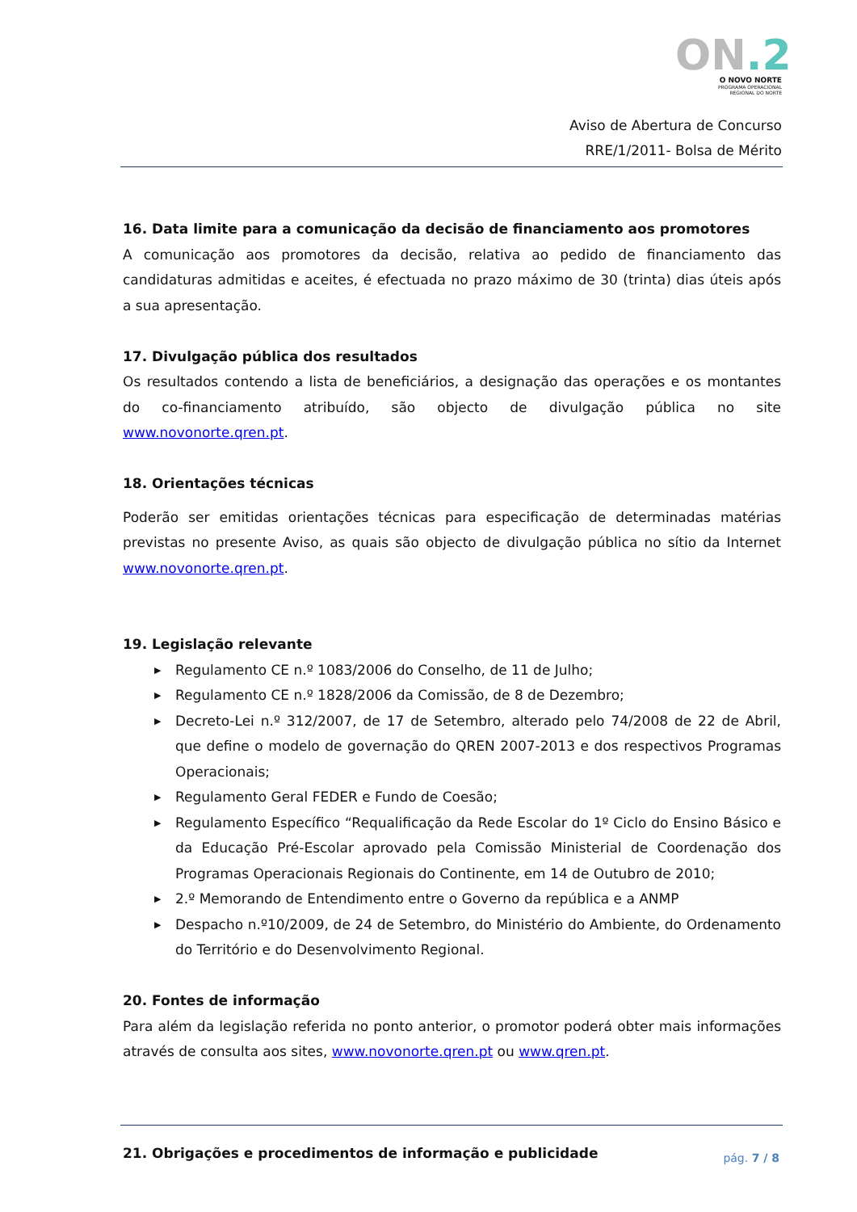ON.2
O NOVO NORTE
PROGRAMA OPERACIONAL
REGIONAL DO NORTE
Aviso de Abertura de Concurso
RRE/1/2011- Bolsa de Mérito
16. Data limite para a comunicação da decisão de financiamento aos promotores
A comunicação aos promotores da decisão, relativa ao pedido de financiamento das candidaturas admitidas e aceites, é efectuada no prazo máximo de 30 (trinta) dias úteis após a sua apresentação.
17. Divulgação pública dos resultados
Os resultados contendo a lista de beneficiários, a designação das operações e os montantes do co-financiamento atribuído, são objecto de divulgação pública no site www.novonorte.qren.pt.
18. Orientações técnicas
Poderão ser emitidas orientações técnicas para especificação de determinadas matérias previstas no presente Aviso, as quais são objecto de divulgação pública no sítio da Internet www.novonorte.qren.pt.
19. Legislação relevante
▶ Regulamento CE n.º 1083/2006 do Conselho, de 11 de Julho;
▶ Regulamento CE n.º 1828/2006 da Comissão, de 8 de Dezembro;
▶ Decreto-Lei n.º 312/2007, de 17 de Setembro, alterado pelo 74/2008 de 22 de Abril, que define o modelo de governação do QREN 2007-2013 e dos respectivos Programas Operacionais;
▶ Regulamento Geral FEDER e Fundo de Coesão;
▶ Regulamento Específico “Requalificação da Rede Escolar do 1º Ciclo do Ensino Básico e da Educação Pré-Escolar aprovado pela Comissão Ministerial de Coordenação dos Programas Operacionais Regionais do Continente, em 14 de Outubro de 2010;
▶ 2.º Memorando de Entendimento entre o Governo da república e a ANMP
▶ Despacho n.º10/2009, de 24 de Setembro, do Ministério do Ambiente, do Ordenamento do Território e do Desenvolvimento Regional.
20. Fontes de informação
Para além da legislação referida no ponto anterior, o promotor poderá obter mais informações através de consulta aos sites, www.novonorte.qren.pt ou www.qren.pt.
21. Obrigações e procedimentos de informação e publicidade
pág. 7 / 8